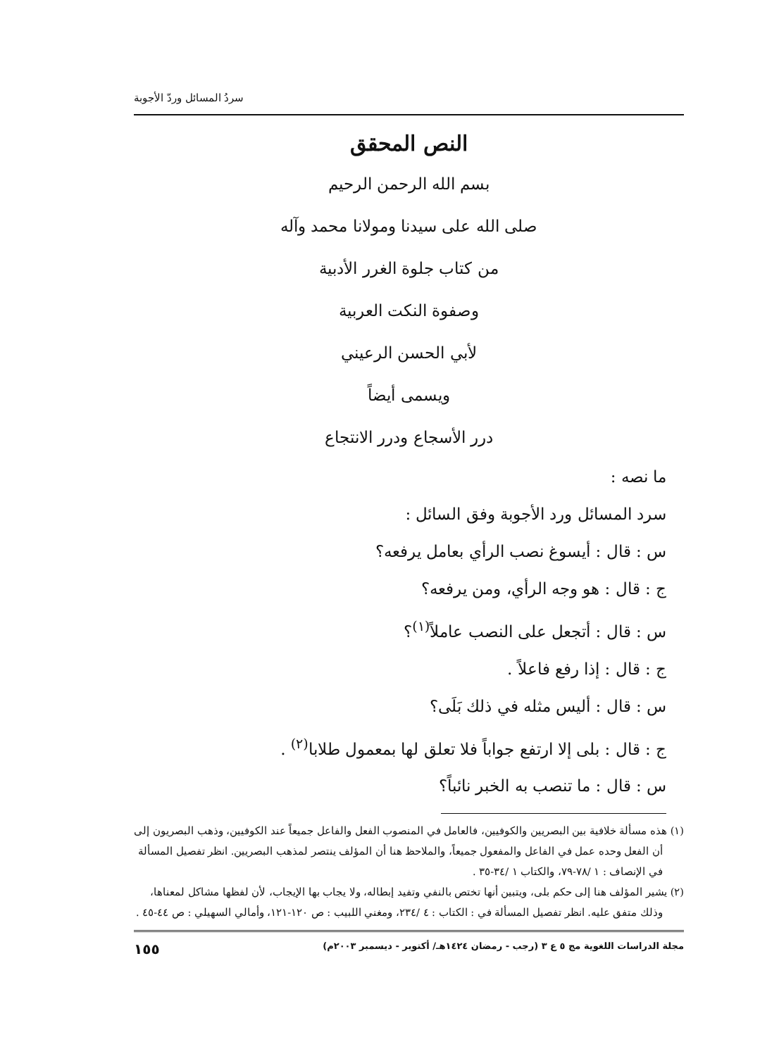سردُ المسائل وردّ الأجوبة
النص المحقق
بسم الله الرحمن الرحيم
صلى الله على سيدنا ومولانا محمد وآله
من كتاب جلوة الغرر الأدبية
وصفوة النكت العربية
لأبي الحسن الرعيني
ويسمى أيضاً
درر الأسجاع ودرر الانتجاع
ما نصه :
سرد المسائل ورد الأجوبة وفق السائل :
س : قال : أيسوغ نصب الرأي بعامل يرفعه؟
ج : قال : هو وجه الرأي، ومن يرفعه؟
س : قال : أتجعل على النصب عاملاً<sup>(١)</sup>؟
ج : قال : إذا رفع فاعلاً .
س : قال : أليس مثله في ذلك بَلَى؟
ج : قال : بلى إلا ارتفع جواباً فلا تعلق لها بمعمول طلابا<sup>(٢)</sup> .
س : قال : ما تنصب به الخبر نائباً؟
(١) هذه مسألة خلافية بين البصريين والكوفيين، فالعامل في المنصوب الفعل والفاعل جميعاً عند الكوفيين، وذهب البصريون إلى أن الفعل وحده عمل في الفاعل والمفعول جميعاً، والملاحظ هنا أن المؤلف ينتصر لمذهب البصريين. انظر تفصيل المسألة في الإنصاف : ١ /٧٨-٧٩، والكتاب ١ /٣٤-٣٥ .
(٢) يشير المؤلف هنا إلى حكم بلى، ويتبين أنها تختص بالنفي وتفيد إبطاله، ولا يجاب بها الإيجاب، لأن لفظها مشاكل لمعناها، وذلك متفق عليه. انظر تفصيل المسألة في : الكتاب : ٤ /٢٣٤، ومغني اللبيب : ص ١٢٠-١٢١، وأمالي السهيلي : ص ٤٤-٤٥ .
مجلة الدراسات اللغوية مج ٥ ع ٣ (رجب - رمضان ١٤٢٤هـ/ أكتوبر - ديسمبر ٢٠٠٣م) ١٥٥